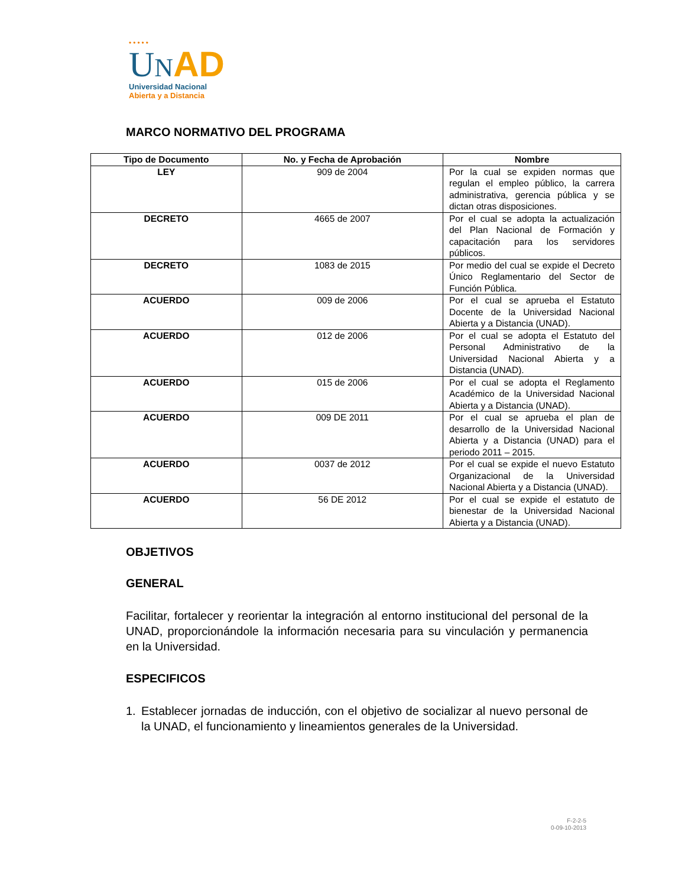•••••
UNAD
Universidad Nacional
Abierta y a Distancia
MARCO NORMATIVO DEL PROGRAMA
| Tipo de Documento | No. y Fecha de Aprobación | Nombre |
| --- | --- | --- |
| LEY | 909 de 2004 | Por la cual se expiden normas que regulan el empleo público, la carrera administrativa, gerencia pública y se dictan otras disposiciones. |
| DECRETO | 4665 de 2007 | Por el cual se adopta la actualización del Plan Nacional de Formación y capacitación para los servidores públicos. |
| DECRETO | 1083 de 2015 | Por medio del cual se expide el Decreto Único Reglamentario del Sector de Función Pública. |
| ACUERDO | 009 de 2006 | Por el cual se aprueba el Estatuto Docente de la Universidad Nacional Abierta y a Distancia (UNAD). |
| ACUERDO | 012 de 2006 | Por el cual se adopta el Estatuto del Personal Administrativo de la Universidad Nacional Abierta y a Distancia (UNAD). |
| ACUERDO | 015 de 2006 | Por el cual se adopta el Reglamento Académico de la Universidad Nacional Abierta y a Distancia (UNAD). |
| ACUERDO | 009 DE 2011 | Por el cual se aprueba el plan de desarrollo de la Universidad Nacional Abierta y a Distancia (UNAD) para el periodo 2011 – 2015. |
| ACUERDO | 0037 de 2012 | Por el cual se expide el nuevo Estatuto Organizacional de la Universidad Nacional Abierta y a Distancia (UNAD). |
| ACUERDO | 56 DE 2012 | Por el cual se expide el estatuto de bienestar de la Universidad Nacional Abierta y a Distancia (UNAD). |
OBJETIVOS
GENERAL
Facilitar, fortalecer y reorientar la integración al entorno institucional del personal de la UNAD, proporcionándole la información necesaria para su vinculación y permanencia en la Universidad.
ESPECIFICOS
1. Establecer jornadas de inducción, con el objetivo de socializar al nuevo personal de la UNAD, el funcionamiento y lineamientos generales de la Universidad.
F-2-2-5
0-09-10-2013